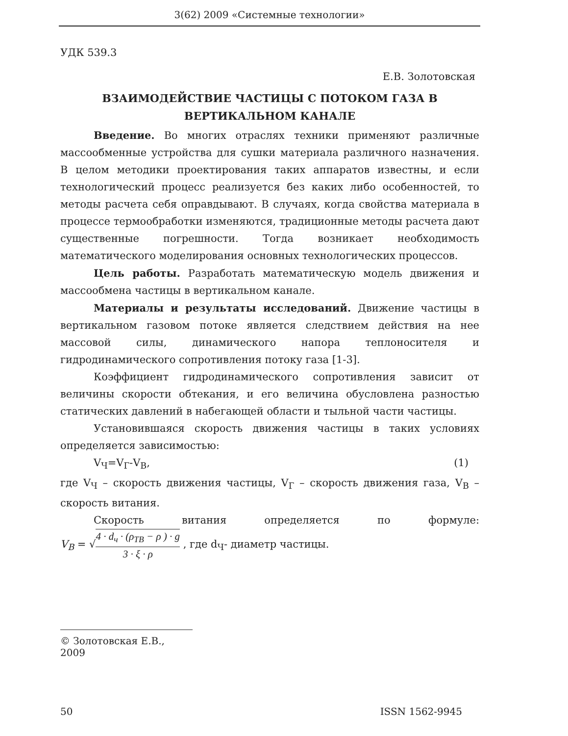3(62) 2009 «Системные технологии»
УДК 539.3
Е.В. Золотовская
ВЗАИМОДЕЙСТВИЕ ЧАСТИЦЫ С ПОТОКОМ ГАЗА В
ВЕРТИКАЛЬНОМ КАНАЛЕ
Введение. Во многих отраслях техники применяют различные массообменные устройства для сушки материала различного назначения. В целом методики проектирования таких аппаратов известны, и если технологический процесс реализуется без каких либо особенностей, то методы расчета себя оправдывают. В случаях, когда свойства материала в процессе термообработки изменяются, традиционные методы расчета дают существенные погрешности. Тогда возникает необходимость математического моделирования основных технологических процессов.
Цель работы. Разработать математическую модель движения и массообмена частицы в вертикальном канале.
Материалы и результаты исследований. Движение частицы в вертикальном газовом потоке является следствием действия на нее массовой силы, динамического напора теплоносителя и гидродинамического сопротивления потоку газа [1-3].
Коэффициент гидродинамического сопротивления зависит от величины скорости обтекания, и его величина обусловлена разностью статических давлений в набегающей области и тыльной части частицы.
Установившаяся скорость движения частицы в таких условиях определяется зависимостью:
V<sub>Ч</sub>=V<sub>Г</sub>-V<sub>В</sub>, (1)
где V<sub>Ч</sub> – скорость движения частицы, V<sub>Г</sub> – скорость движения газа, V<sub>В</sub> – скорость витания.
Скорость витания определяется по формуле:
V<sub>B</sub> = √4 · d<sub>ч</sub> · (ρ<sub>ТВ</sub> − ρ ) · g 3 · ξ · ρ , где d<sub>Ч</sub>- диаметр частицы.
© Золотовская Е.В., 2009
50 ISSN 1562-9945